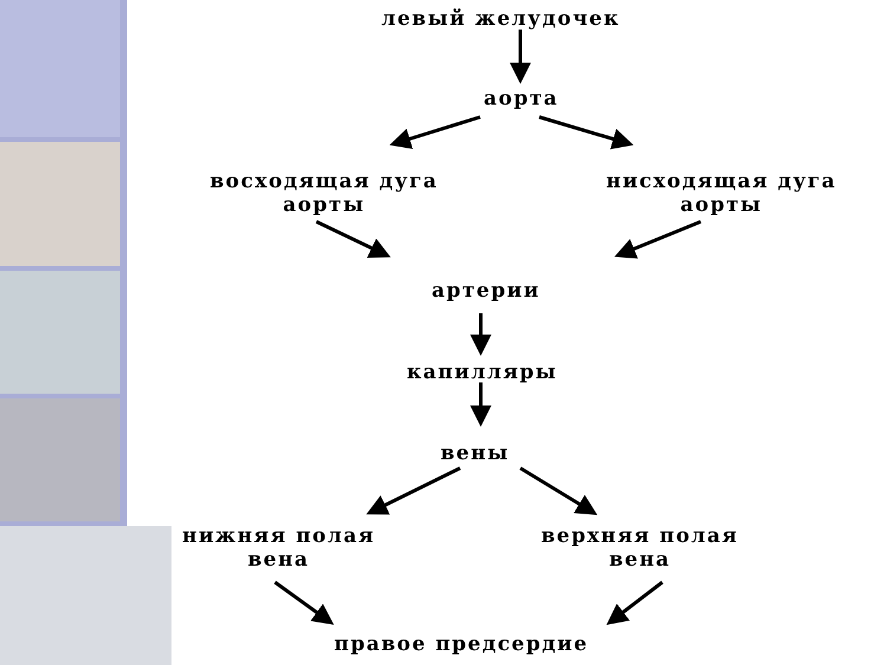левый желудочек
аорта
восходящая дуга
аорты
нисходящая дуга
аорты
артерии
капилляры
вены
нижняя полая
вена
верхняя полая
вена
правое предсердие